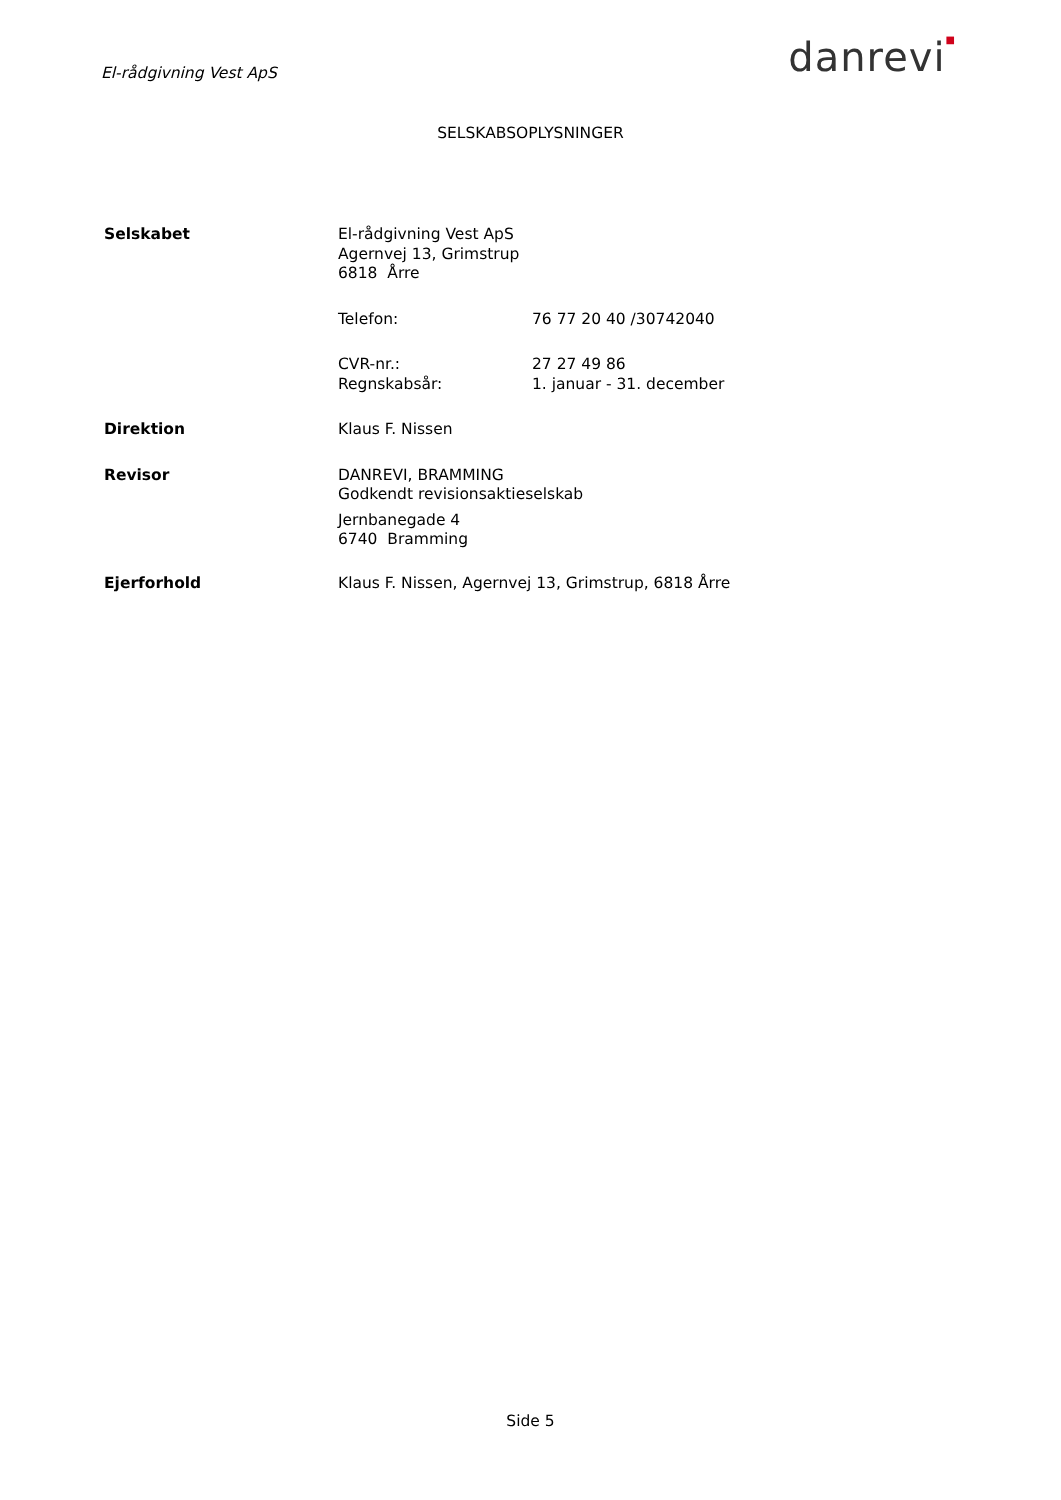El-rådgivning Vest ApS
danrevi■
SELSKABSOPLYSNINGER
Selskabet El-rådgivning Vest ApS
Agernvej 13, Grimstrup
6818 Årre
Telefon: 76 77 20 40 /30742040
CVR-nr.:
Regnskabsår:
27 27 49 86
1. januar - 31. december
Direktion Klaus F. Nissen
Revisor DANREVI, BRAMMING
Godkendt revisionsaktieselskab
Jernbanegade 4
6740 Bramming
Ejerforhold Klaus F. Nissen, Agernvej 13, Grimstrup, 6818 Årre
Side 5